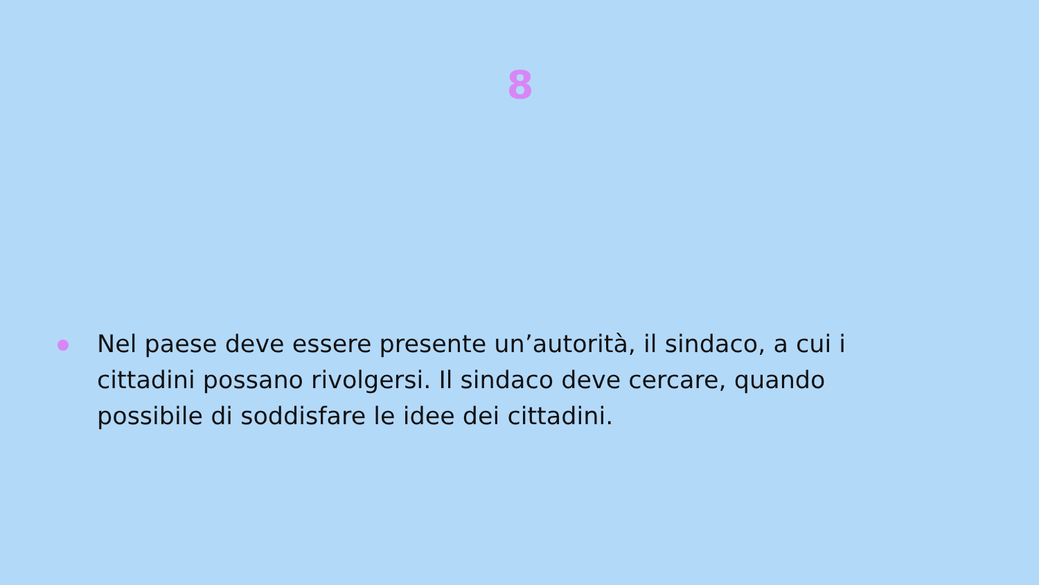8
Nel paese deve essere presente un’autorità, il sindaco, a cui i cittadini possano rivolgersi. Il sindaco deve cercare, quando possibile di soddisfare le idee dei cittadini.